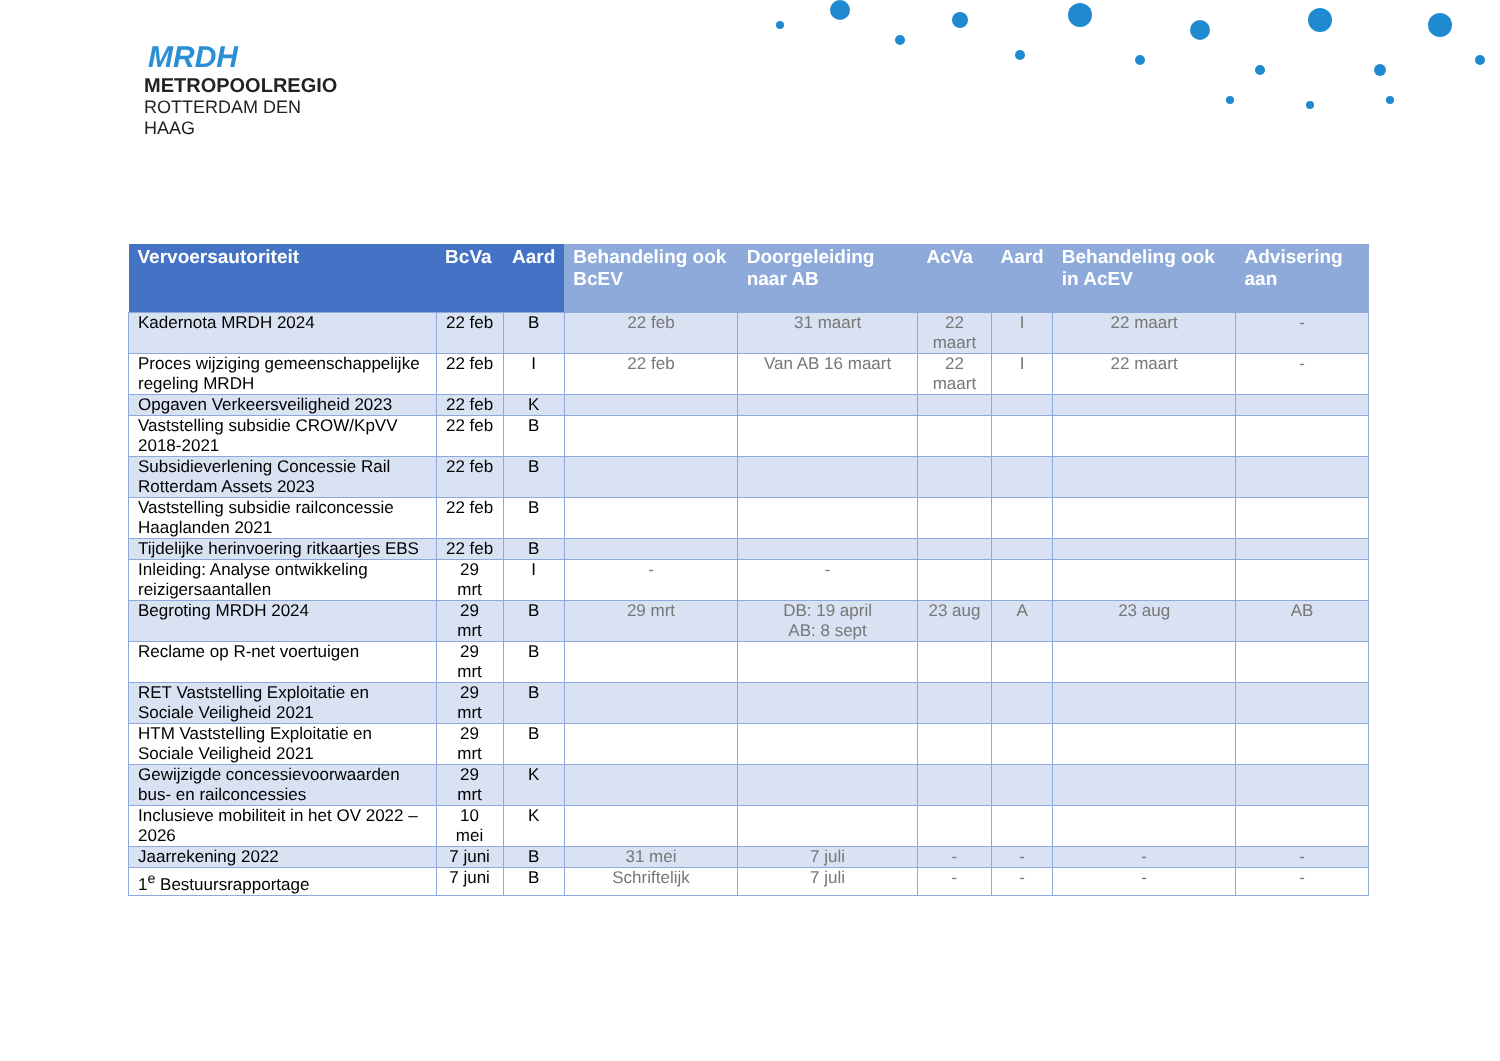MRDH
METROPOOLREGIO
ROTTERDAM DEN HAAG
| Vervoersautoriteit | BcVa | Aard | Behandeling ook BcEV | Doorgeleiding naar AB | AcVa | Aard | Behandeling ook in AcEV | Advisering aan |
| --- | --- | --- | --- | --- | --- | --- | --- | --- |
| Kadernota MRDH 2024 | 22 feb | B | 22 feb | 31 maart | 22 maart | I | 22 maart | - |
| Proces wijziging gemeenschappelijke regeling MRDH | 22 feb | I | 22 feb | Van AB 16 maart | 22 maart | I | 22 maart | - |
| Opgaven Verkeersveiligheid 2023 | 22 feb | K | | | | | | |
| Vaststelling subsidie CROW/KpVV 2018-2021 | 22 feb | B | | | | | | |
| Subsidieverlening Concessie Rail Rotterdam Assets 2023 | 22 feb | B | | | | | | |
| Vaststelling subsidie railconcessie Haaglanden 2021 | 22 feb | B | | | | | | |
| Tijdelijke herinvoering ritkaartjes EBS | 22 feb | B | | | | | | |
| Inleiding: Analyse ontwikkeling reizigersaantallen | 29 mrt | I | - | - | | | | |
| Begroting MRDH 2024 | 29 mrt | B | 29 mrt | DB: 19 april AB: 8 sept | 23 aug | A | 23 aug | AB |
| Reclame op R-net voertuigen | 29 mrt | B | | | | | | |
| RET Vaststelling Exploitatie en Sociale Veiligheid 2021 | 29 mrt | B | | | | | | |
| HTM Vaststelling Exploitatie en Sociale Veiligheid 2021 | 29 mrt | B | | | | | | |
| Gewijzigde concessievoorwaarden bus- en railconcessies | 29 mrt | K | | | | | | |
| Inclusieve mobiliteit in het OV 2022 – 2026 | 10 mei | K | | | | | | |
| Jaarrekening 2022 | 7 juni | B | 31 mei | 7 juli | - | - | - | - |
| 1<sup>e</sup> Bestuursrapportage | 7 juni | B | Schriftelijk | 7 juli | - | - | - | - |